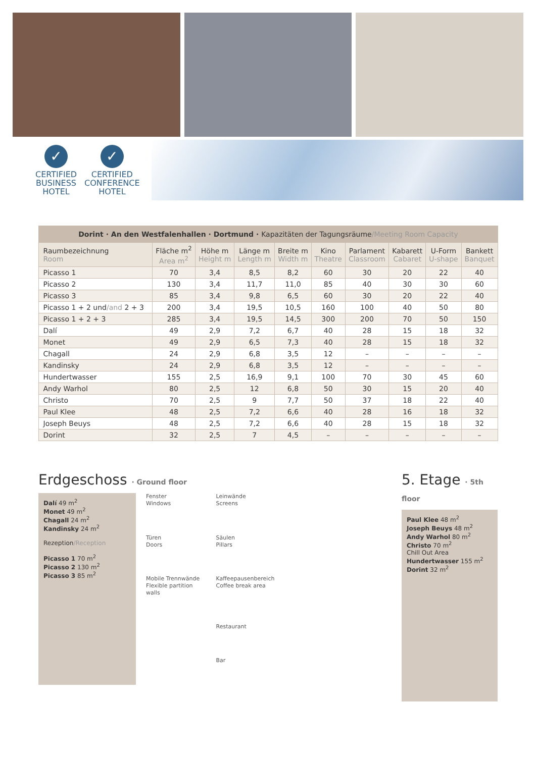✓
CERTIFIED
BUSINESS
HOTEL
✓
CERTIFIED
CONFERENCE
HOTEL
| Dorint · An den Westfalenhallen · Dortmund · Kapazitäten der Tagungsräume /Meeting Room Capacity | | | | | | | | | |
| --- | --- | --- | --- | --- | --- | --- | --- | --- | --- |
| Raumbezeichnung Room | Fläche m<sup>2</sup> Area m<sup>2</sup> | Höhe m Height m | Länge m Length m | Breite m Width m | Kino Theatre | Parlament Classroom | Kabarett Cabaret | U-Form U-shape | Bankett Banquet |
| Picasso 1 | 70 | 3,4 | 8,5 | 8,2 | 60 | 30 | 20 | 22 | 40 |
| Picasso 2 | 130 | 3,4 | 11,7 | 11,0 | 85 | 40 | 30 | 30 | 60 |
| Picasso 3 | 85 | 3,4 | 9,8 | 6,5 | 60 | 30 | 20 | 22 | 40 |
| Picasso 1 + 2 und /and 2 + 3 | 200 | 3,4 | 19,5 | 10,5 | 160 | 100 | 40 | 50 | 80 |
| Picasso 1 + 2 + 3 | 285 | 3,4 | 19,5 | 14,5 | 300 | 200 | 70 | 50 | 150 |
| Dalí | 49 | 2,9 | 7,2 | 6,7 | 40 | 28 | 15 | 18 | 32 |
| Monet | 49 | 2,9 | 6,5 | 7,3 | 40 | 28 | 15 | 18 | 32 |
| Chagall | 24 | 2,9 | 6,8 | 3,5 | 12 | – | – | – | – |
| Kandinsky | 24 | 2,9 | 6,8 | 3,5 | 12 | – | – | – | – |
| Hundertwasser | 155 | 2,5 | 16,9 | 9,1 | 100 | 70 | 30 | 45 | 60 |
| Andy Warhol | 80 | 2,5 | 12 | 6,8 | 50 | 30 | 15 | 20 | 40 |
| Christo | 70 | 2,5 | 9 | 7,7 | 50 | 37 | 18 | 22 | 40 |
| Paul Klee | 48 | 2,5 | 7,2 | 6,6 | 40 | 28 | 16 | 18 | 32 |
| Joseph Beuys | 48 | 2,5 | 7,2 | 6,6 | 40 | 28 | 15 | 18 | 32 |
| Dorint | 32 | 2,5 | 7 | 4,5 | – | – | – | – | – |
Erdgeschoss · Ground floor
Dalí 49 m<sup>2</sup>
Monet 49 m<sup>2</sup>
Chagall 24 m<sup>2</sup>
Kandinsky 24 m<sup>2</sup>
Rezeption/Reception
Picasso 1 70 m<sup>2</sup>
Picasso 2 130 m<sup>2</sup>
Picasso 3 85 m<sup>2</sup>
Fenster
Windows
Leinwände
Screens
Türen
Doors
Säulen
Pillars
Mobile Trennwände
Flexible partition walls
Kaffeepausenbereich
Coffee break area
Restaurant
Bar
5. Etage · 5th floor
Paul Klee 48 m<sup>2</sup>
Joseph Beuys 48 m<sup>2</sup>
Andy Warhol 80 m<sup>2</sup>
Christo 70 m<sup>2</sup>
Chill Out Area
Hundertwasser 155 m<sup>2</sup>
Dorint 32 m<sup>2</sup>